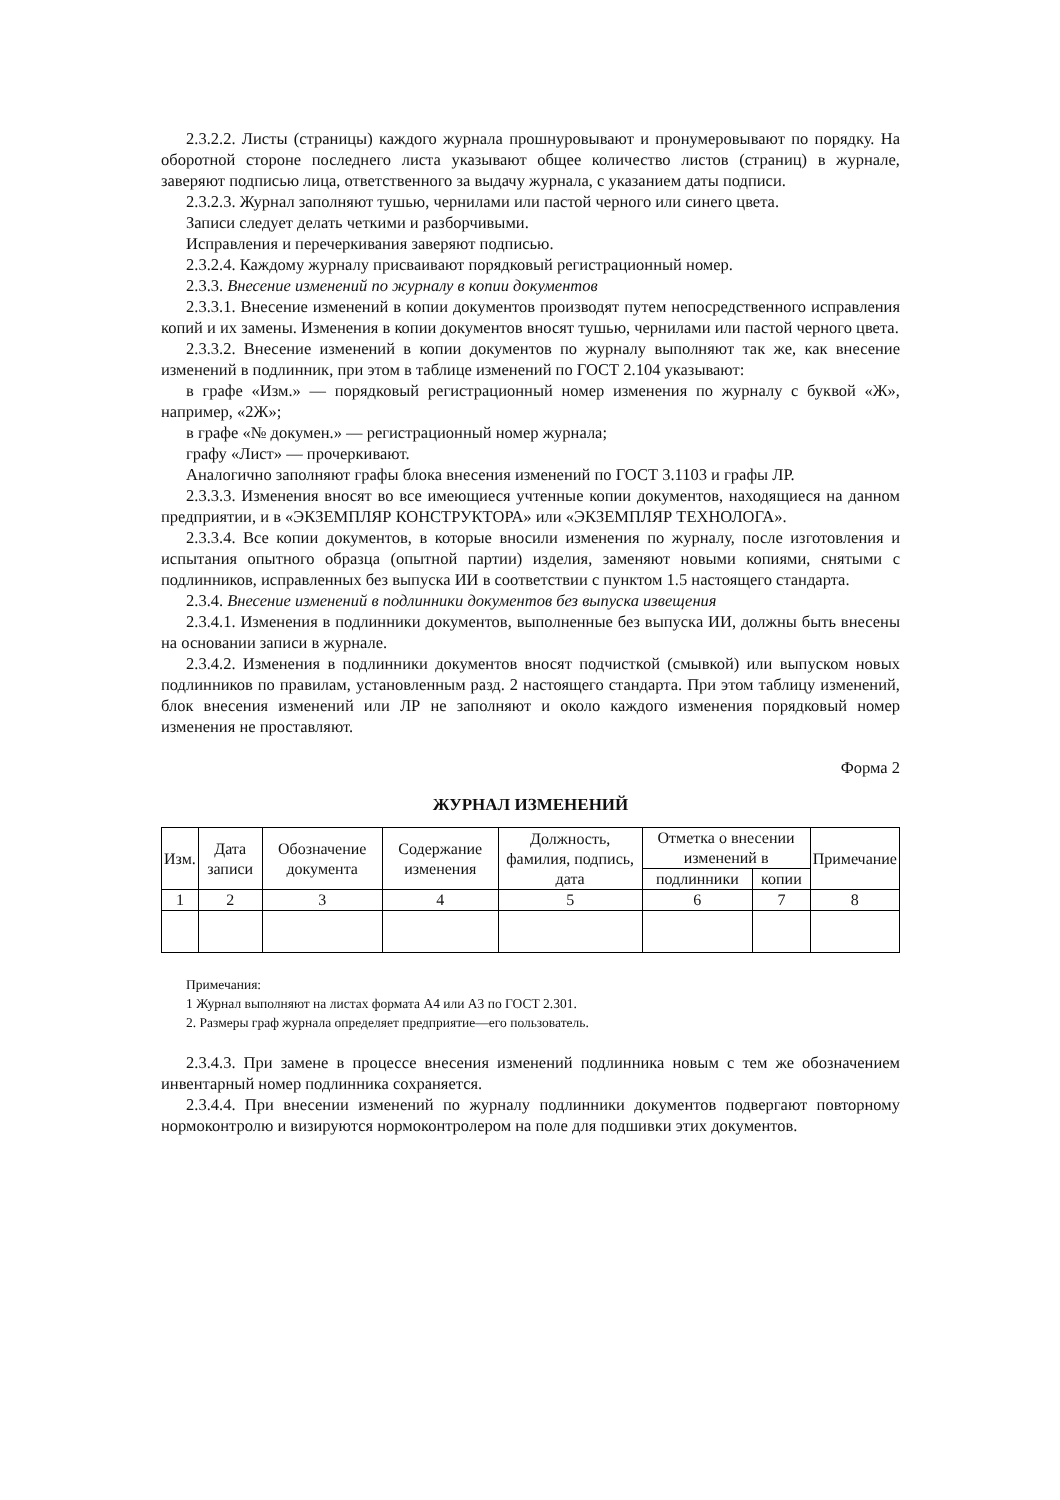2.3.2.2. Листы (страницы) каждого журнала прошнуровывают и пронумеровывают по порядку. На оборотной стороне последнего листа указывают общее количество листов (страниц) в журнале, заверяют подписью лица, ответственного за выдачу журнала, с указанием даты подписи.
2.3.2.3. Журнал заполняют тушью, чернилами или пастой черного или синего цвета.
Записи следует делать четкими и разборчивыми.
Исправления и перечеркивания заверяют подписью.
2.3.2.4. Каждому журналу присваивают порядковый регистрационный номер.
2.3.3. Внесение изменений по журналу в копии документов
2.3.3.1. Внесение изменений в копии документов производят путем непосредственного исправления копий и их замены. Изменения в копии документов вносят тушью, чернилами или пастой черного цвета.
2.3.3.2. Внесение изменений в копии документов по журналу выполняют так же, как внесение изменений в подлинник, при этом в таблице изменений по ГОСТ 2.104 указывают:
в графе «Изм.» — порядковый регистрационный номер изменения по журналу с буквой «Ж», например, «2Ж»;
в графе «№ докумен.» — регистрационный номер журнала;
графу «Лист» — прочеркивают.
Аналогично заполняют графы блока внесения изменений по ГОСТ 3.1103 и графы ЛР.
2.3.3.3. Изменения вносят во все имеющиеся учтенные копии документов, находящиеся на данном предприятии, и в «ЭКЗЕМПЛЯР КОНСТРУКТОРА» или «ЭКЗЕМПЛЯР ТЕХНОЛОГА».
2.3.3.4. Все копии документов, в которые вносили изменения по журналу, после изготовления и испытания опытного образца (опытной партии) изделия, заменяют новыми копиями, снятыми с подлинников, исправленных без выпуска ИИ в соответствии с пунктом 1.5 настоящего стандарта.
2.3.4. Внесение изменений в подлинники документов без выпуска извещения
2.3.4.1. Изменения в подлинники документов, выполненные без выпуска ИИ, должны быть внесены на основании записи в журнале.
2.3.4.2. Изменения в подлинники документов вносят подчисткой (смывкой) или выпуском новых подлинников по правилам, установленным разд. 2 настоящего стандарта. При этом таблицу изменений, блок внесения изменений или ЛР не заполняют и около каждого изменения порядковый номер изменения не проставляют.
Форма 2
ЖУРНАЛ ИЗМЕНЕНИЙ
| Изм. | Дата записи | Обозначение документа | Содержание изменения | Должность, фамилия, подпись, дата | Отметка о внесении изменений в | | Примечание |
| --- | --- | --- | --- | --- | --- | --- | --- |
| | | | | | подлинники | копии | |
| 1 | 2 | 3 | 4 | 5 | 6 | 7 | 8 |
Примечания:
1 Журнал выполняют на листах формата А4 или А3 по ГОСТ 2.301.
2. Размеры граф журнала определяет предприятие—его пользователь.
2.3.4.3. При замене в процессе внесения изменений подлинника новым с тем же обозначением инвентарный номер подлинника сохраняется.
2.3.4.4. При внесении изменений по журналу подлинники документов подвергают повторному нормоконтролю и визируются нормоконтролером на поле для подшивки этих документов.